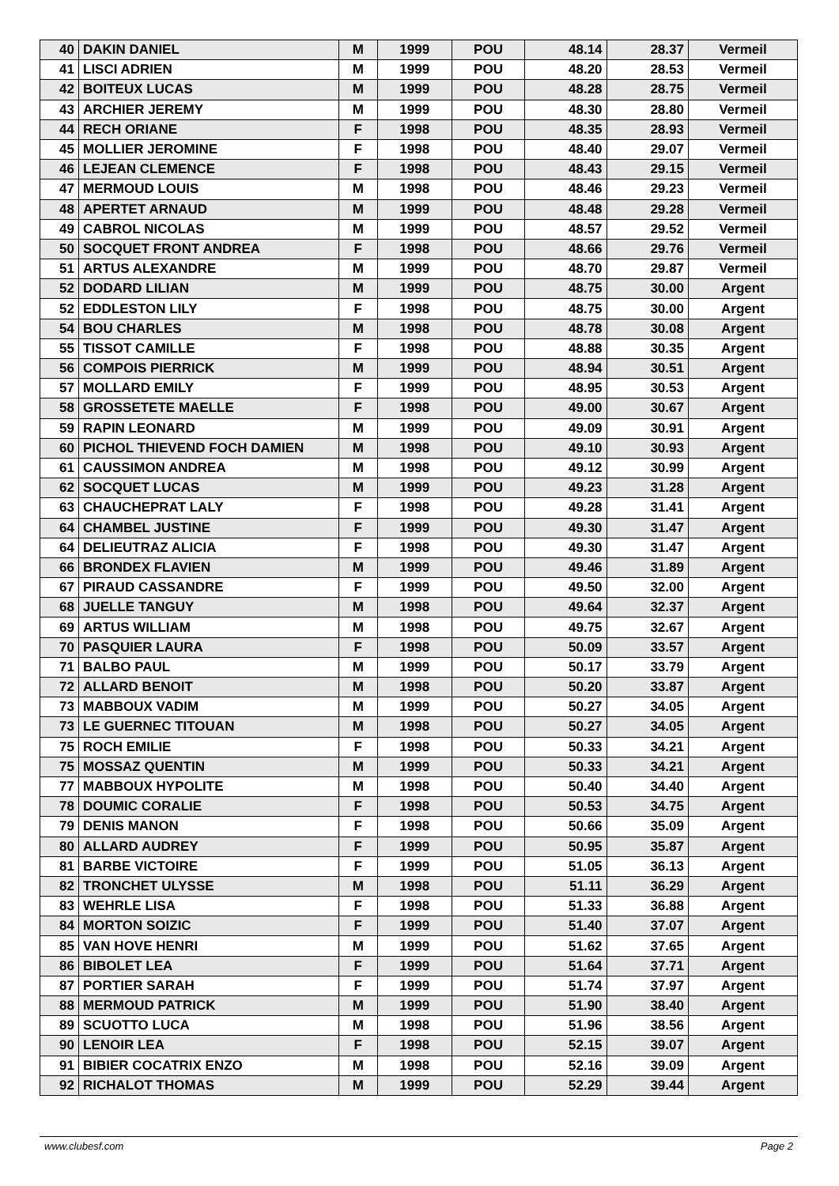| 40 | DAKIN DANIEL | M | 1999 | POU | 48.14 | 28.37 | Vermeil |
| 41 | LISCI ADRIEN | M | 1999 | POU | 48.20 | 28.53 | Vermeil |
| 42 | BOITEUX LUCAS | M | 1999 | POU | 48.28 | 28.75 | Vermeil |
| 43 | ARCHIER JEREMY | M | 1999 | POU | 48.30 | 28.80 | Vermeil |
| 44 | RECH ORIANE | F | 1998 | POU | 48.35 | 28.93 | Vermeil |
| 45 | MOLLIER JEROMINE | F | 1998 | POU | 48.40 | 29.07 | Vermeil |
| 46 | LEJEAN CLEMENCE | F | 1998 | POU | 48.43 | 29.15 | Vermeil |
| 47 | MERMOUD LOUIS | M | 1998 | POU | 48.46 | 29.23 | Vermeil |
| 48 | APERTET ARNAUD | M | 1999 | POU | 48.48 | 29.28 | Vermeil |
| 49 | CABROL NICOLAS | M | 1999 | POU | 48.57 | 29.52 | Vermeil |
| 50 | SOCQUET FRONT ANDREA | F | 1998 | POU | 48.66 | 29.76 | Vermeil |
| 51 | ARTUS ALEXANDRE | M | 1999 | POU | 48.70 | 29.87 | Vermeil |
| 52 | DODARD LILIAN | M | 1999 | POU | 48.75 | 30.00 | Argent |
| 52 | EDDLESTON LILY | F | 1998 | POU | 48.75 | 30.00 | Argent |
| 54 | BOU CHARLES | M | 1998 | POU | 48.78 | 30.08 | Argent |
| 55 | TISSOT CAMILLE | F | 1998 | POU | 48.88 | 30.35 | Argent |
| 56 | COMPOIS PIERRICK | M | 1999 | POU | 48.94 | 30.51 | Argent |
| 57 | MOLLARD EMILY | F | 1999 | POU | 48.95 | 30.53 | Argent |
| 58 | GROSSETETE MAELLE | F | 1998 | POU | 49.00 | 30.67 | Argent |
| 59 | RAPIN LEONARD | M | 1999 | POU | 49.09 | 30.91 | Argent |
| 60 | PICHOL THIEVEND FOCH DAMIEN | M | 1998 | POU | 49.10 | 30.93 | Argent |
| 61 | CAUSSIMON ANDREA | M | 1998 | POU | 49.12 | 30.99 | Argent |
| 62 | SOCQUET LUCAS | M | 1999 | POU | 49.23 | 31.28 | Argent |
| 63 | CHAUCHEPRAT LALY | F | 1998 | POU | 49.28 | 31.41 | Argent |
| 64 | CHAMBEL JUSTINE | F | 1999 | POU | 49.30 | 31.47 | Argent |
| 64 | DELIEUTRAZ ALICIA | F | 1998 | POU | 49.30 | 31.47 | Argent |
| 66 | BRONDEX FLAVIEN | M | 1999 | POU | 49.46 | 31.89 | Argent |
| 67 | PIRAUD CASSANDRE | F | 1999 | POU | 49.50 | 32.00 | Argent |
| 68 | JUELLE TANGUY | M | 1998 | POU | 49.64 | 32.37 | Argent |
| 69 | ARTUS WILLIAM | M | 1998 | POU | 49.75 | 32.67 | Argent |
| 70 | PASQUIER LAURA | F | 1998 | POU | 50.09 | 33.57 | Argent |
| 71 | BALBO PAUL | M | 1999 | POU | 50.17 | 33.79 | Argent |
| 72 | ALLARD BENOIT | M | 1998 | POU | 50.20 | 33.87 | Argent |
| 73 | MABBOUX VADIM | M | 1999 | POU | 50.27 | 34.05 | Argent |
| 73 | LE GUERNEC TITOUAN | M | 1998 | POU | 50.27 | 34.05 | Argent |
| 75 | ROCH EMILIE | F | 1998 | POU | 50.33 | 34.21 | Argent |
| 75 | MOSSAZ QUENTIN | M | 1999 | POU | 50.33 | 34.21 | Argent |
| 77 | MABBOUX HYPOLITE | M | 1998 | POU | 50.40 | 34.40 | Argent |
| 78 | DOUMIC CORALIE | F | 1998 | POU | 50.53 | 34.75 | Argent |
| 79 | DENIS MANON | F | 1998 | POU | 50.66 | 35.09 | Argent |
| 80 | ALLARD AUDREY | F | 1999 | POU | 50.95 | 35.87 | Argent |
| 81 | BARBE VICTOIRE | F | 1999 | POU | 51.05 | 36.13 | Argent |
| 82 | TRONCHET ULYSSE | M | 1998 | POU | 51.11 | 36.29 | Argent |
| 83 | WEHRLE LISA | F | 1998 | POU | 51.33 | 36.88 | Argent |
| 84 | MORTON SOIZIC | F | 1999 | POU | 51.40 | 37.07 | Argent |
| 85 | VAN HOVE HENRI | M | 1999 | POU | 51.62 | 37.65 | Argent |
| 86 | BIBOLET LEA | F | 1999 | POU | 51.64 | 37.71 | Argent |
| 87 | PORTIER SARAH | F | 1999 | POU | 51.74 | 37.97 | Argent |
| 88 | MERMOUD PATRICK | M | 1999 | POU | 51.90 | 38.40 | Argent |
| 89 | SCUOTTO LUCA | M | 1998 | POU | 51.96 | 38.56 | Argent |
| 90 | LENOIR LEA | F | 1998 | POU | 52.15 | 39.07 | Argent |
| 91 | BIBIER COCATRIX ENZO | M | 1998 | POU | 52.16 | 39.09 | Argent |
| 92 | RICHALOT THOMAS | M | 1999 | POU | 52.29 | 39.44 | Argent |
www.clubesf.com Page 2